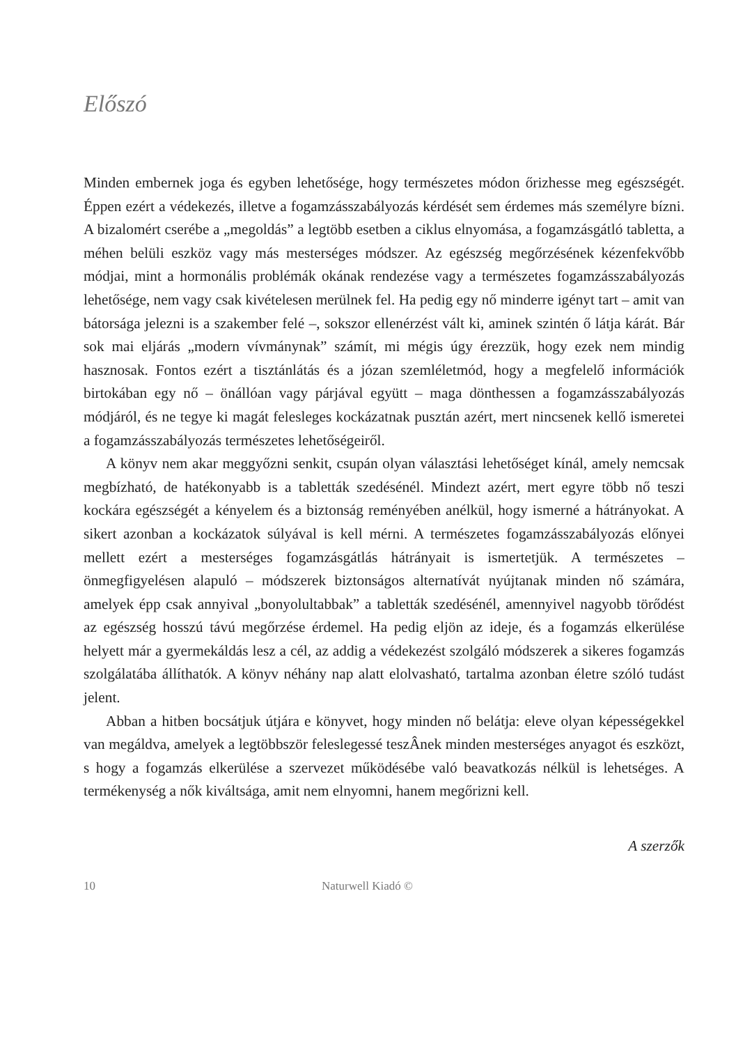Előszó
Minden embernek joga és egyben lehetősége, hogy természetes módon őrizhesse meg egészségét. Éppen ezért a védekezés, illetve a fogamzásszabályozás kérdését sem érdemes más személyre bízni. A bizalomért cserébe a „megoldás” a legtöbb esetben a ciklus elnyomása, a fogamzásgátló tabletta, a méhen belüli eszköz vagy más mesterséges módszer. Az egészség megőrzésének kézenfekvőbb módjai, mint a hormonális problémák okának rendezése vagy a természetes fogamzásszabályozás lehetősége, nem vagy csak kivételesen merülnek fel. Ha pedig egy nő minderre igényt tart – amit van bátorsága jelezni is a szakember felé –, sokszor ellenérzést vált ki, aminek szintén ő látja kárát. Bár sok mai eljárás „modern vívmánynak” számít, mi mégis úgy érezzük, hogy ezek nem mindig hasznosak. Fontos ezért a tisztánlátás és a józan szemléletmód, hogy a megfelelő információk birtokában egy nő – önállóan vagy párjával együtt – maga dönthessen a fogamzásszabályozás módjáról, és ne tegye ki magát felesleges kockázatnak pusztán azért, mert nincsenek kellő ismeretei a fogamzásszabályozás természetes lehetőségeiről.
A könyv nem akar meggyőzni senkit, csupán olyan választási lehetőséget kínál, amely nemcsak megbízható, de hatékonyabb is a tabletták szedésénél. Mindezt azért, mert egyre több nő teszi kockára egészségét a kényelem és a biztonság reményében anélkül, hogy ismerné a hátrányokat. A sikert azonban a kockázatok súlyával is kell mérni. A természetes fogamzásszabályozás előnyei mellett ezért a mesterséges fogamzásgátlás hátrányait is ismertetjük. A természetes – önmegfigyelésen alapuló – módszerek biztonságos alternatívát nyújtanak minden nő számára, amelyek épp csak annyival „bonyolultabbak” a tabletták szedésénél, amennyivel nagyobb törődést az egészség hosszú távú megőrzése érdemel. Ha pedig eljön az ideje, és a fogamzás elkerülése helyett már a gyermekáldás lesz a cél, az addig a védekezést szolgáló módszerek a sikeres fogamzás szolgálatába állíthatók. A könyv néhány nap alatt elolvasható, tartalma azonban életre szóló tudást jelent.
Abban a hitben bocsátjuk útjára e könyvet, hogy minden nő belátja: eleve olyan képességekkel van megáldva, amelyek a legtöbbször feleslegessé teszÂnek minden mesterséges anyagot és eszközt, s hogy a fogamzás elkerülése a szervezet működésébe való beavatkozás nélkül is lehetséges. A termékenység a nők kiváltsága, amit nem elnyomni, hanem megőrizni kell.
A szerzők
10 Naturwell Kiadó ©